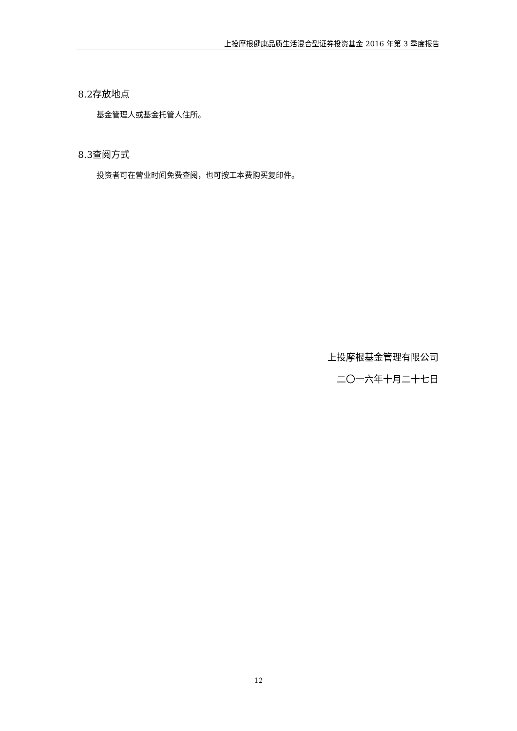上投摩根健康品质生活混合型证券投资基金 2016 年第 3 季度报告
8.2存放地点
基金管理人或基金托管人住所。
8.3查阅方式
投资者可在营业时间免费查阅，也可按工本费购买复印件。
上投摩根基金管理有限公司
二〇一六年十月二十七日
12